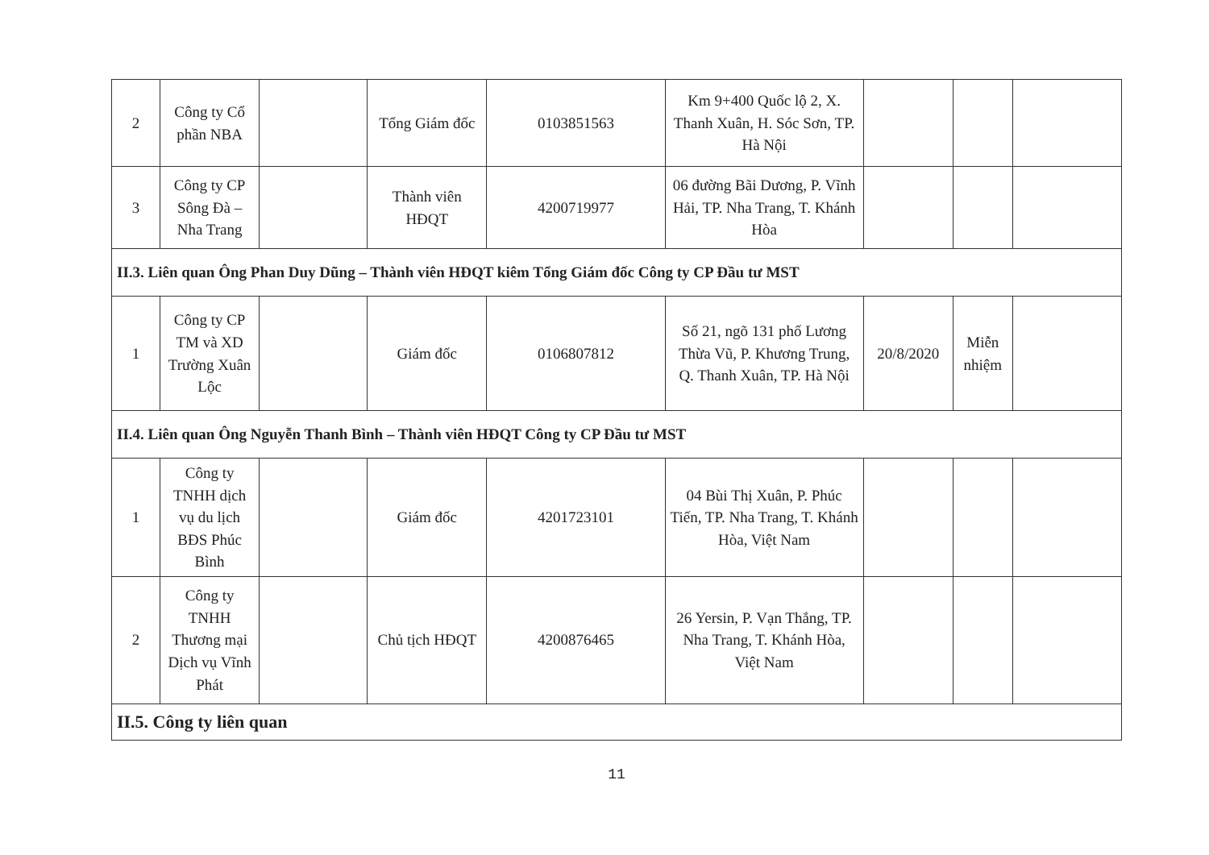| 2 | Công ty Cổ phần NBA | | Tổng Giám đốc | 0103851563 | Km 9+400 Quốc lộ 2, X. Thanh Xuân, H. Sóc Sơn, TP. Hà Nội | | | |
| 3 | Công ty CP Sông Đà – Nha Trang | | Thành viên HĐQT | 4200719977 | 06 đường Bãi Dương, P. Vĩnh Hải, TP. Nha Trang, T. Khánh Hòa | | | |
| II.3. Liên quan Ông Phan Duy Dũng – Thành viên HĐQT kiêm Tổng Giám đốc Công ty CP Đầu tư MST | | | | | | | | |
| 1 | Công ty CP TM và XD Trường Xuân Lộc | | Giám đốc | 0106807812 | Số 21, ngõ 131 phố Lương Thừa Vũ, P. Khương Trung, Q. Thanh Xuân, TP. Hà Nội | 20/8/2020 | Miễn nhiệm | |
| II.4. Liên quan Ông Nguyễn Thanh Bình – Thành viên HĐQT Công ty CP Đầu tư MST | | | | | | | | |
| 1 | Công ty TNHH dịch vụ du lịch BĐS Phúc Bình | | Giám đốc | 4201723101 | 04 Bùi Thị Xuân, P. Phúc Tiến, TP. Nha Trang, T. Khánh Hòa, Việt Nam | | | |
| 2 | Công ty TNHH Thương mại Dịch vụ Vĩnh Phát | | Chủ tịch HĐQT | 4200876465 | 26 Yersin, P. Vạn Thắng, TP. Nha Trang, T. Khánh Hòa, Việt Nam | | | |
| II.5. Công ty liên quan | | | | | | | | |
11